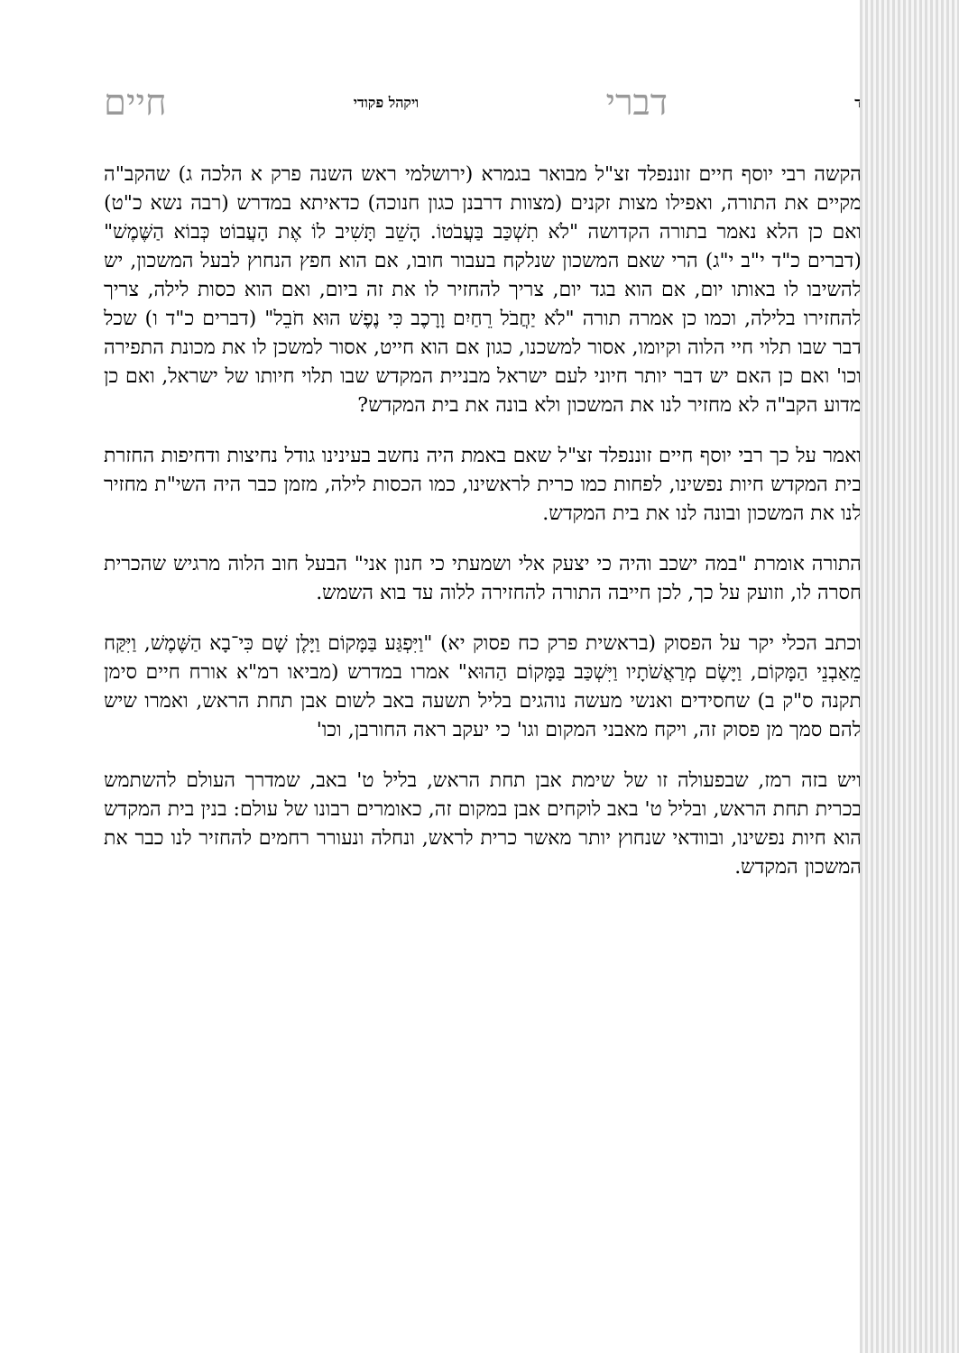דדברי ויקהל פקודי חיים
הקשה רבי יוסף חיים זוננפלד זצ"ל מבואר בגמרא (ירושלמי ראש השנה פרק א הלכה ג) שהקב"ה מקיים את התורה, ואפילו מצות זקנים (מצוות דרבנן כגון חנוכה) כדאיתא במדרש (רבה נשא כ"ט) ואם כן הלא נאמר בתורה הקדושה "לֹא תִשְׁכַּב בַּעֲבֹטוֹ. הָשֵׁב תָּשִׁיב לוֹ אֶת הָעֲבוֹט כְּבוֹא הַשֶּׁמֶשׁ" (דברים כ"ד י"ב י"ג) הרי שאם המשכון שנלקח בעבור חובו, אם הוא חפץ הנחוץ לבעל המשכון, יש להשיבו לו באותו יום, אם הוא בגד יום, צריך להחזיר לו את זה ביום, ואם הוא כסות לילה, צריך להחזירו בלילה, וכמו כן אמרה תורה "לֹא יַחֲבֹל רֵחַיִם וָרָכֶב כִּי נֶפֶשׁ הוּא חֹבֵל" (דברים כ"ד ו) שכל דבר שבו תלוי חיי הלוה וקיומו, אסור למשכנו, כגון אם הוא חייט, אסור למשכן לו את מכונת התפירה וכו' ואם כן האם יש דבר יותר חיוני לעם ישראל מבניית המקדש שבו תלוי חיותו של ישראל, ואם כן מדוע הקב"ה לא מחזיר לנו את המשכון ולא בונה את בית המקדש?
ואמר על כך רבי יוסף חיים זוננפלד זצ"ל שאם באמת היה נחשב בעינינו גודל נחיצות ודחיפות החזרת בית המקדש חיות נפשינו, לפחות כמו כרית לראשינו, כמו הכסות לילה, מזמן כבר היה השי"ת מחזיר לנו את המשכון ובונה לנו את בית המקדש.
התורה אומרת "במה ישכב והיה כי יצעק אלי ושמעתי כי חנון אני" הבעל חוב הלוה מרגיש שהכרית חסרה לו, וזועק על כך, לכן חייבה התורה להחזירה ללוה עד בוא השמש.
וכתב הכלי יקר על הפסוק (בראשית פרק כח פסוק יא) "וַיִּפְגַּע בַּמָּקוֹם וַיָּלֶן שָׁם כִּי־בָא הַשֶּׁמֶשׁ, וַיִּקַּח מֵאַבְנֵי הַמָּקוֹם, וַיָּשֶׂם מְרַאֲשֹׁתָיו וַיִּשְׁכַּב בַּמָּקוֹם הַהוּא" אמרו במדרש (מביאו רמ"א אורח חיים סימן תקנה ס"ק ב) שחסידים ואנשי מעשה נוהגים בליל תשעה באב לשום אבן תחת הראש, ואמרו שיש להם סמך מן פסוק זה, ויקח מאבני המקום וגו' כי יעקב ראה החורבן, וכו'
ויש בזה רמז, שבפעולה זו של שימת אבן תחת הראש, בליל ט' באב, שמדרך העולם להשתמש בכרית תחת הראש, ובליל ט' באב לוקחים אבן במקום זה, כאומרים רבונו של עולם: בנין בית המקדש הוא חיות נפשינו, ובוודאי שנחוץ יותר מאשר כרית לראש, ונחלה ונעורר רחמים להחזיר לנו כבר את המשכון המקדש.